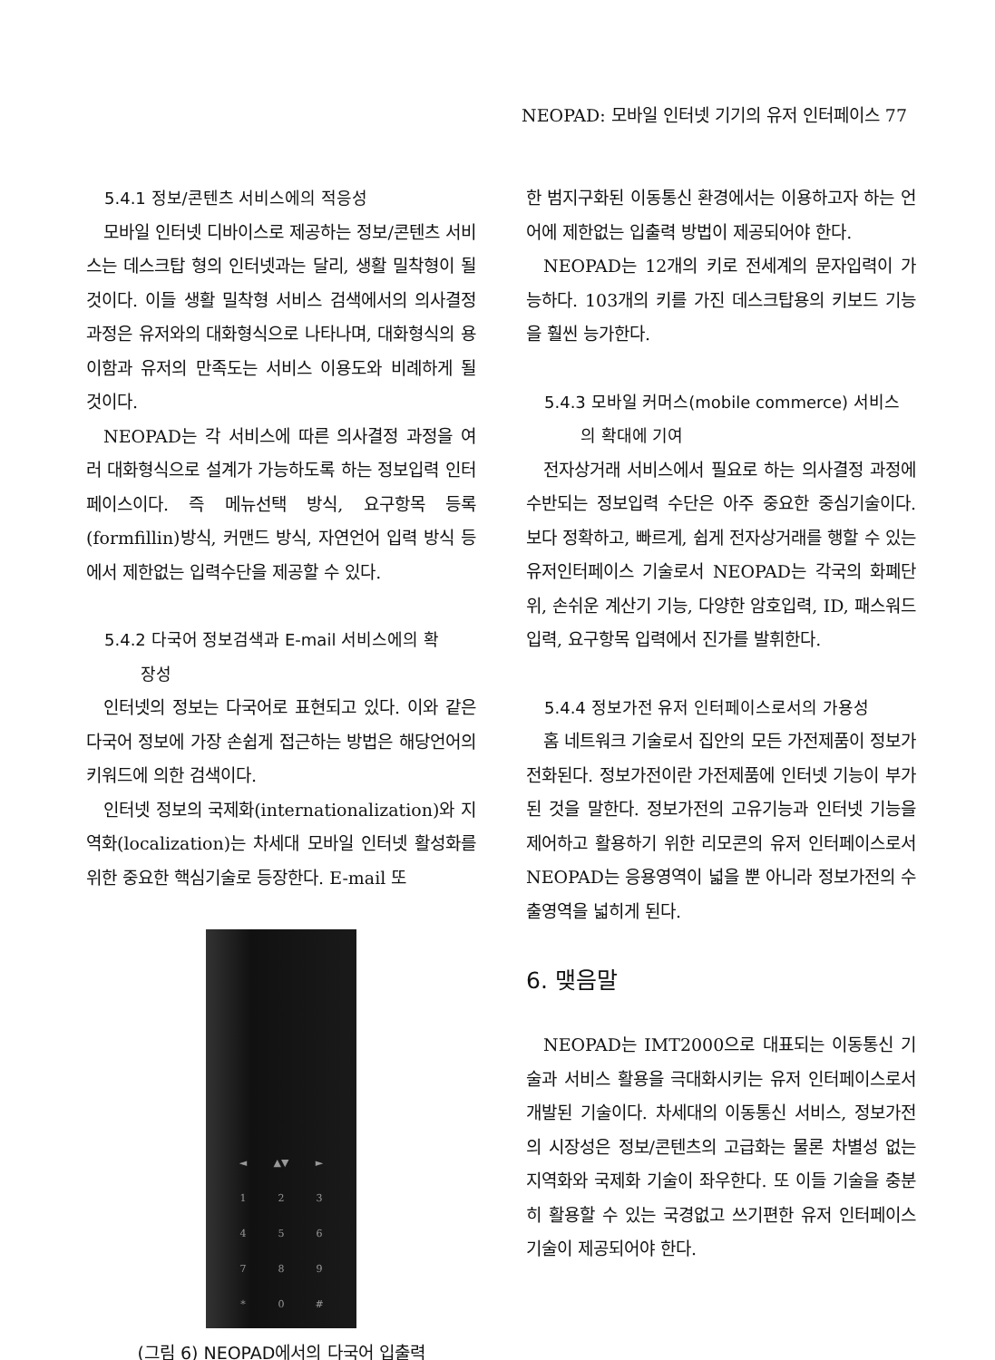NEOPAD: 모바일 인터넷 기기의 유저 인터페이스 77
5.4.1 정보/콘텐츠 서비스에의 적응성
모바일 인터넷 디바이스로 제공하는 정보/콘텐츠 서비스는 데스크탑 형의 인터넷과는 달리, 생활 밀착형이 될 것이다. 이들 생활 밀착형 서비스 검색에서의 의사결정과정은 유저와의 대화형식으로 나타나며, 대화형식의 용이함과 유저의 만족도는 서비스 이용도와 비례하게 될 것이다.
NEOPAD는 각 서비스에 따른 의사결정 과정을 여러 대화형식으로 설계가 가능하도록 하는 정보입력 인터페이스이다. 즉 메뉴선택 방식, 요구항목 등록(formfillin)방식, 커맨드 방식, 자연언어 입력 방식 등에서 제한없는 입력수단을 제공할 수 있다.
5.4.2 다국어 정보검색과 E-mail 서비스에의 확
장성
인터넷의 정보는 다국어로 표현되고 있다. 이와 같은 다국어 정보에 가장 손쉽게 접근하는 방법은 해당언어의 키워드에 의한 검색이다.
인터넷 정보의 국제화(internationalization)와 지역화(localization)는 차세대 모바일 인터넷 활성화를 위한 중요한 핵심기술로 등장한다. E-mail 또
◄ ▲▼ ► 123456789 * 0 #
(그림 6) NEOPAD에서의 다국어 입출력
한 범지구화된 이동통신 환경에서는 이용하고자 하는 언어에 제한없는 입출력 방법이 제공되어야 한다.
NEOPAD는 12개의 키로 전세계의 문자입력이 가능하다. 103개의 키를 가진 데스크탑용의 키보드 기능을 훨씬 능가한다.
5.4.3 모바일 커머스(mobile commerce) 서비스
의 확대에 기여
전자상거래 서비스에서 필요로 하는 의사결정 과정에 수반되는 정보입력 수단은 아주 중요한 중심기술이다. 보다 정확하고, 빠르게, 쉽게 전자상거래를 행할 수 있는 유저인터페이스 기술로서 NEOPAD는 각국의 화폐단위, 손쉬운 계산기 기능, 다양한 암호입력, ID, 패스워드 입력, 요구항목 입력에서 진가를 발휘한다.
5.4.4 정보가전 유저 인터페이스로서의 가용성
홈 네트워크 기술로서 집안의 모든 가전제품이 정보가전화된다. 정보가전이란 가전제품에 인터넷 기능이 부가된 것을 말한다. 정보가전의 고유기능과 인터넷 기능을 제어하고 활용하기 위한 리모콘의 유저 인터페이스로서 NEOPAD는 응용영역이 넓을 뿐 아니라 정보가전의 수출영역을 넓히게 된다.
6. 맺음말
NEOPAD는 IMT2000으로 대표되는 이동통신 기술과 서비스 활용을 극대화시키는 유저 인터페이스로서 개발된 기술이다. 차세대의 이동통신 서비스, 정보가전의 시장성은 정보/콘텐츠의 고급화는 물론 차별성 없는 지역화와 국제화 기술이 좌우한다. 또 이들 기술을 충분히 활용할 수 있는 국경없고 쓰기편한 유저 인터페이스 기술이 제공되어야 한다.